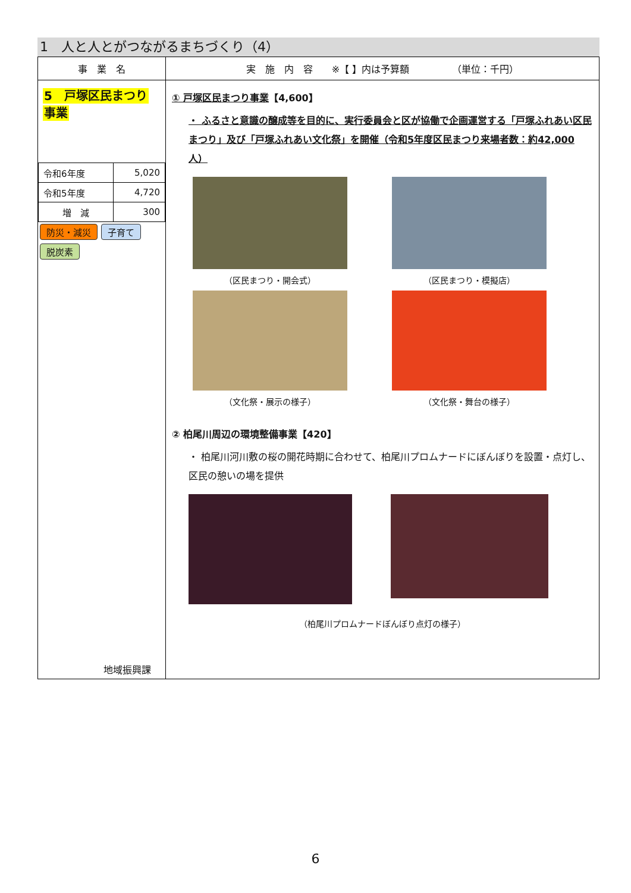1　人と人とがつながるまちづくり（4）
| 事 業 名 | 実 施 内 容 ※【 】内は予算額 （単位：千円） |
| --- | --- |
| 5 戸塚区民まつり 事業 / 令和6年度 / 5,020 / / 令和5年度 / 4,720 / / 増 減 / 300 / 防災・減災 子育て 脱炭素 地域振興課 | ① 戸塚区民まつり事業 【4,600】 ・ ふるさと意識の醸成等を目的に、実行委員会と区が協働で企画運営する「戸塚ふれあい区民まつり」及び「戸塚ふれあい文化祭」を開催（令和5年度区民まつり来場者数：約42,000人） （区民まつり・開会式） （区民まつり・模擬店） （文化祭・展示の様子） （文化祭・舞台の様子） ② 柏尾川周辺の環境整備事業【420】 ・ 柏尾川河川敷の桜の開花時期に合わせて、柏尾川プロムナードにぼんぼりを設置・点灯し、区民の憩いの場を提供 （柏尾川プロムナードぼんぼり点灯の様子） |
6